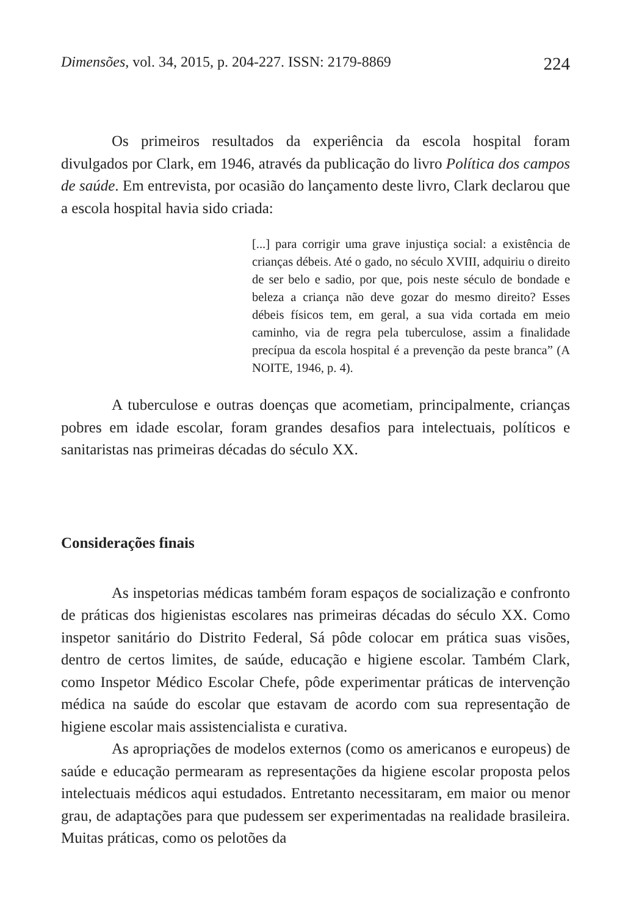Dimensões, vol. 34, 2015, p. 204-227. ISSN: 2179-8869 224
Os primeiros resultados da experiência da escola hospital foram divulgados por Clark, em 1946, através da publicação do livro Política dos campos de saúde. Em entrevista, por ocasião do lançamento deste livro, Clark declarou que a escola hospital havia sido criada:
[...] para corrigir uma grave injustiça social: a existência de crianças débeis. Até o gado, no século XVIII, adquiriu o direito de ser belo e sadio, por que, pois neste século de bondade e beleza a criança não deve gozar do mesmo direito? Esses débeis físicos tem, em geral, a sua vida cortada em meio caminho, via de regra pela tuberculose, assim a finalidade precípua da escola hospital é a prevenção da peste branca” (A NOITE, 1946, p. 4).
A tuberculose e outras doenças que acometiam, principalmente, crianças pobres em idade escolar, foram grandes desafios para intelectuais, políticos e sanitaristas nas primeiras décadas do século XX.
Considerações finais
As inspetorias médicas também foram espaços de socialização e confronto de práticas dos higienistas escolares nas primeiras décadas do século XX. Como inspetor sanitário do Distrito Federal, Sá pôde colocar em prática suas visões, dentro de certos limites, de saúde, educação e higiene escolar. Também Clark, como Inspetor Médico Escolar Chefe, pôde experimentar práticas de intervenção médica na saúde do escolar que estavam de acordo com sua representação de higiene escolar mais assistencialista e curativa.
As apropriações de modelos externos (como os americanos e europeus) de saúde e educação permearam as representações da higiene escolar proposta pelos intelectuais médicos aqui estudados. Entretanto necessitaram, em maior ou menor grau, de adaptações para que pudessem ser experimentadas na realidade brasileira. Muitas práticas, como os pelotões da